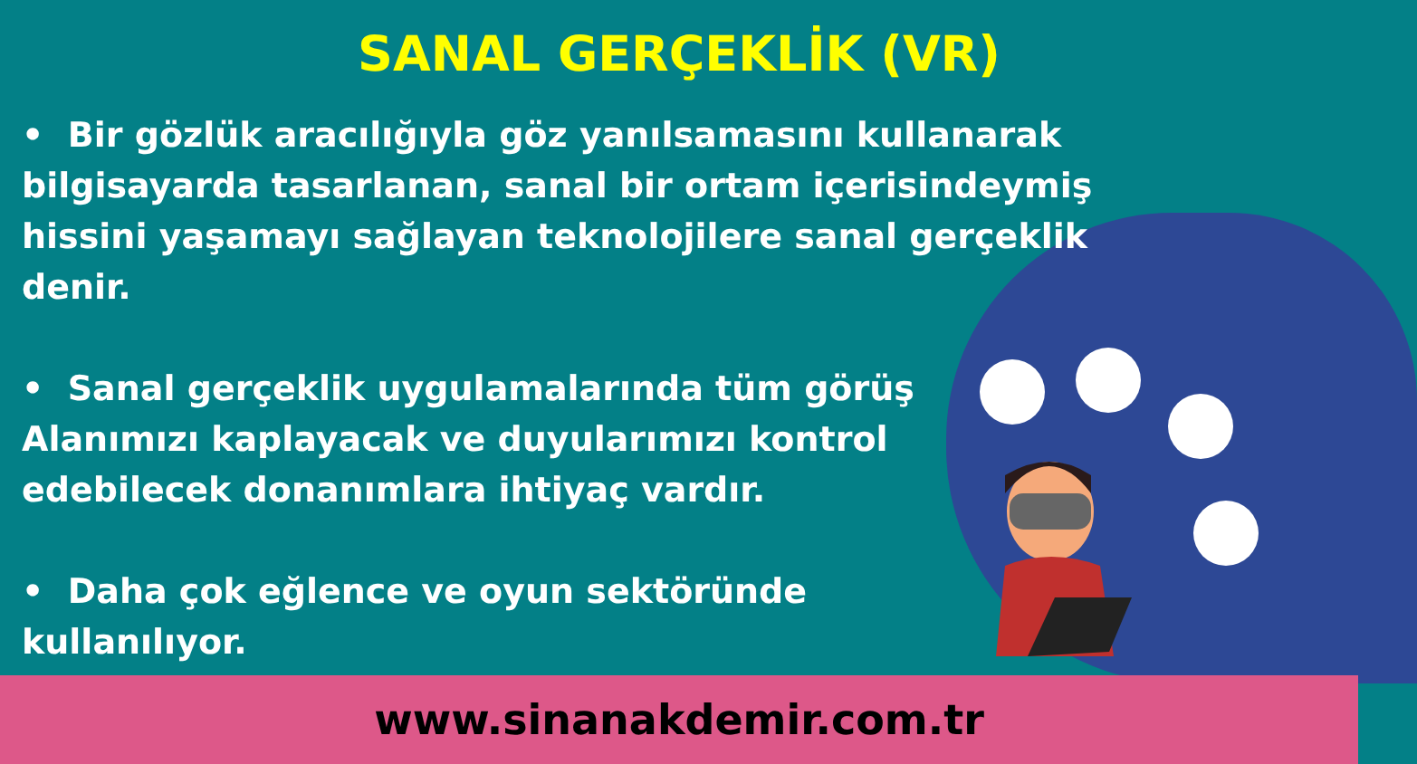SANAL GERÇEKLİK (VR)
• Bir gözlük aracılığıyla göz yanılsamasını kullanarak bilgisayarda tasarlanan, sanal bir ortam içerisindeymiş hissini yaşamayı sağlayan teknolojilere sanal gerçeklik denir.
• Sanal gerçeklik uygulamalarında tüm görüş Alanımızı kaplayacak ve duyularımızı kontrol edebilecek donanımlara ihtiyaç vardır.
• Daha çok eğlence ve oyun sektöründe kullanılıyor.
www.sinanakdemir.com.tr